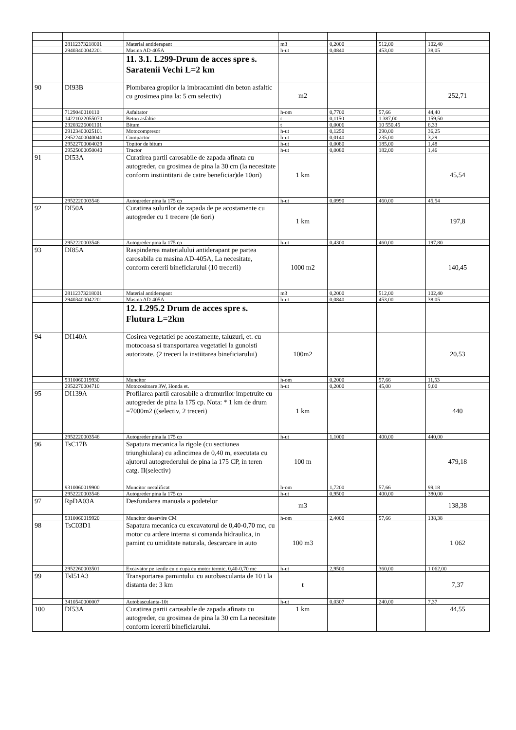| | 28112373218001 | Material antiderapant | m3 | 0,2000 | 512,00 | 102,40 |
| | 29403400042201 | Masina AD-405A | h-ut | 0,0840 | 453,00 | 38,05 |
| | | 11. 3.1. L299-Drum de acces spre s. Saratenii Vechi L=2 km | | | | |
| 90 | DI93B | Plombarea gropilor la imbracaminti din beton asfaltic cu grosimea pina la: 5 cm selectiv) | m2 | | | 252,71 |
| | 7129040010110 | Asfaltator | h-om | 0,7700 | 57,66 | 44,40 |
| | 14221022055070 | Beton asfaltic | t | 0,1150 | 1 387,00 | 159,50 |
| | 23203226001101 | Bitum | t | 0,0006 | 10 550,45 | 6,33 |
| | 29123400025101 | Motocompresor | h-ut | 0,1250 | 290,00 | 36,25 |
| | 29522400040040 | Compactor | h-ut | 0,0140 | 235,00 | 3,29 |
| | 29522700004029 | Topitor de bitum | h-ut | 0,0080 | 185,00 | 1,48 |
| | 29525000050040 | Tractor | h-ut | 0,0080 | 182,00 | 1,46 |
| 91 | DI53A | Curatirea partii carosabile de zapada afinata cu autogreder, cu grosimea de pina la 30 cm (la necesitate conform instiintitarii de catre beneficiar)de 10ori) | 1 km | | | 45,54 |
| | 2952220003546 | Autogreder pina la 175 cp | h-ut | 0,0990 | 460,00 | 45,54 |
| 92 | DI50A | Curatirea sulurilor de zapada de pe acostamente cu autogreder cu 1 trecere (de 6ori) | 1 km | | | 197,8 |
| | 2952220003546 | Autogreder pina la 175 cp | h-ut | 0,4300 | 460,00 | 197,80 |
| 93 | DI85A | Raspinderea materialului antiderapant pe partea carosabila cu masina AD-405A, La necesitate, conform cererii bineficiarului (10 trecerii) | 1000 m2 | | | 140,45 |
| | 28112373218001 | Material antiderapant | m3 | 0,2000 | 512,00 | 102,40 |
| | 29403400042201 | Masina AD-405A | h-ut | 0,0840 | 453,00 | 38,05 |
| | | 12. L295.2 Drum de acces spre s. Flutura L=2km | | | | |
| 94 | DI140A | Cosirea vegetatiei pe acostamente, taluzuri, et. cu motocoasa si transportarea vegetatiei la gunoisti autorizate. (2 treceri la instiitarea bineficiarului) | 100m2 | | | 20,53 |
| | 9310060019930 | Muncitor | h-om | 0,2000 | 57,66 | 11,53 |
| | 2952270004710 | Motocositoare 3W, Honda et. | h-ut | 0,2000 | 45,00 | 9,00 |
| 95 | DI139A | Profilarea partii carosabile a drumurilor impetruite cu autogreder de pina la 175 cp. Nota: * 1 km de drum =7000m2 ((selectiv, 2 treceri) | 1 km | | | 440 |
| | 2952220003546 | Autogreder pina la 175 cp | h-ut | 1,1000 | 400,00 | 440,00 |
| 96 | TsC17B | Sapatura mecanica la rigole (cu sectiunea triunghiulara) cu adincimea de 0,40 m, executata cu ajutorul autogrederului de pina la 175 CP, in teren catg. II(selectiv) | 100 m | | | 479,18 |
| | 9310060019900 | Muncitor necalificat | h-om | 1,7200 | 57,66 | 99,18 |
| | 2952220003546 | Autogreder pina la 175 cp | h-ut | 0,9500 | 400,00 | 380,00 |
| 97 | RpDA03A | Desfundarea manuala a podetelor | m3 | | | 138,38 |
| | 9310060019920 | Muncitor deservire CM | h-om | 2,4000 | 57,66 | 138,38 |
| 98 | TsC03D1 | Sapatura mecanica cu excavatorul de 0,40-0,70 mc, cu motor cu ardere interna si comanda hidraulica, in pamint cu umiditate naturala, descarcare in auto | 100 m3 | | | 1 062 |
| | 2952260003501 | Excavator pe senile cu o cupa cu motor termic, 0,40-0,70 mc | h-ut | 2,9500 | 360,00 | 1 062,00 |
| 99 | TsI51A3 | Transportarea pamintului cu autobasculanta de 10 t la distanta de: 3 km | t | | | 7,37 |
| | 3410540000007 | Autobasculanta-10t | h-ut | 0,0307 | 240,00 | 7,37 |
| 100 | DI53A | Curatirea partii carosabile de zapada afinata cu autogreder, cu grosimea de pina la 30 cm La necesitate conform icererii bineficiarului. | 1 km | | | 44,55 |